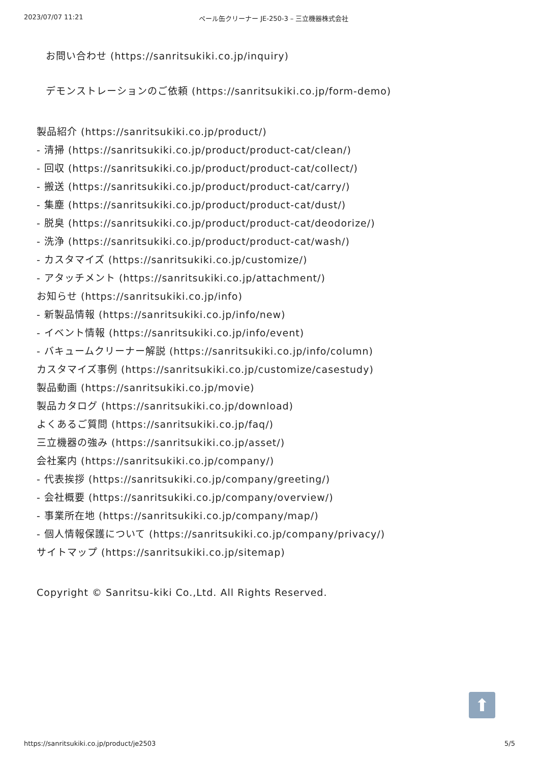2023/07/07 11:21 ペール缶クリーナー JE-250-3 – 三立機器株式会社
お問い合わせ (https://sanritsukiki.co.jp/inquiry)
デモンストレーションのご依頼 (https://sanritsukiki.co.jp/form-demo)
製品紹介 (https://sanritsukiki.co.jp/product/)
- 清掃 (https://sanritsukiki.co.jp/product/product-cat/clean/)
- 回収 (https://sanritsukiki.co.jp/product/product-cat/collect/)
- 搬送 (https://sanritsukiki.co.jp/product/product-cat/carry/)
- 集塵 (https://sanritsukiki.co.jp/product/product-cat/dust/)
- 脱臭 (https://sanritsukiki.co.jp/product/product-cat/deodorize/)
- 洗浄 (https://sanritsukiki.co.jp/product/product-cat/wash/)
- カスタマイズ (https://sanritsukiki.co.jp/customize/)
- アタッチメント (https://sanritsukiki.co.jp/attachment/)
お知らせ (https://sanritsukiki.co.jp/info)
- 新製品情報 (https://sanritsukiki.co.jp/info/new)
- イベント情報 (https://sanritsukiki.co.jp/info/event)
- バキュームクリーナー解説 (https://sanritsukiki.co.jp/info/column)
カスタマイズ事例 (https://sanritsukiki.co.jp/customize/casestudy)
製品動画 (https://sanritsukiki.co.jp/movie)
製品カタログ (https://sanritsukiki.co.jp/download)
よくあるご質問 (https://sanritsukiki.co.jp/faq/)
三立機器の強み (https://sanritsukiki.co.jp/asset/)
会社案内 (https://sanritsukiki.co.jp/company/)
- 代表挨拶 (https://sanritsukiki.co.jp/company/greeting/)
- 会社概要 (https://sanritsukiki.co.jp/company/overview/)
- 事業所在地 (https://sanritsukiki.co.jp/company/map/)
- 個人情報保護について (https://sanritsukiki.co.jp/company/privacy/)
サイトマップ (https://sanritsukiki.co.jp/sitemap)
Copyright © Sanritsu-kiki Co.,Ltd. All Rights Reserved.
⬆
https://sanritsukiki.co.jp/product/je2503 5/5